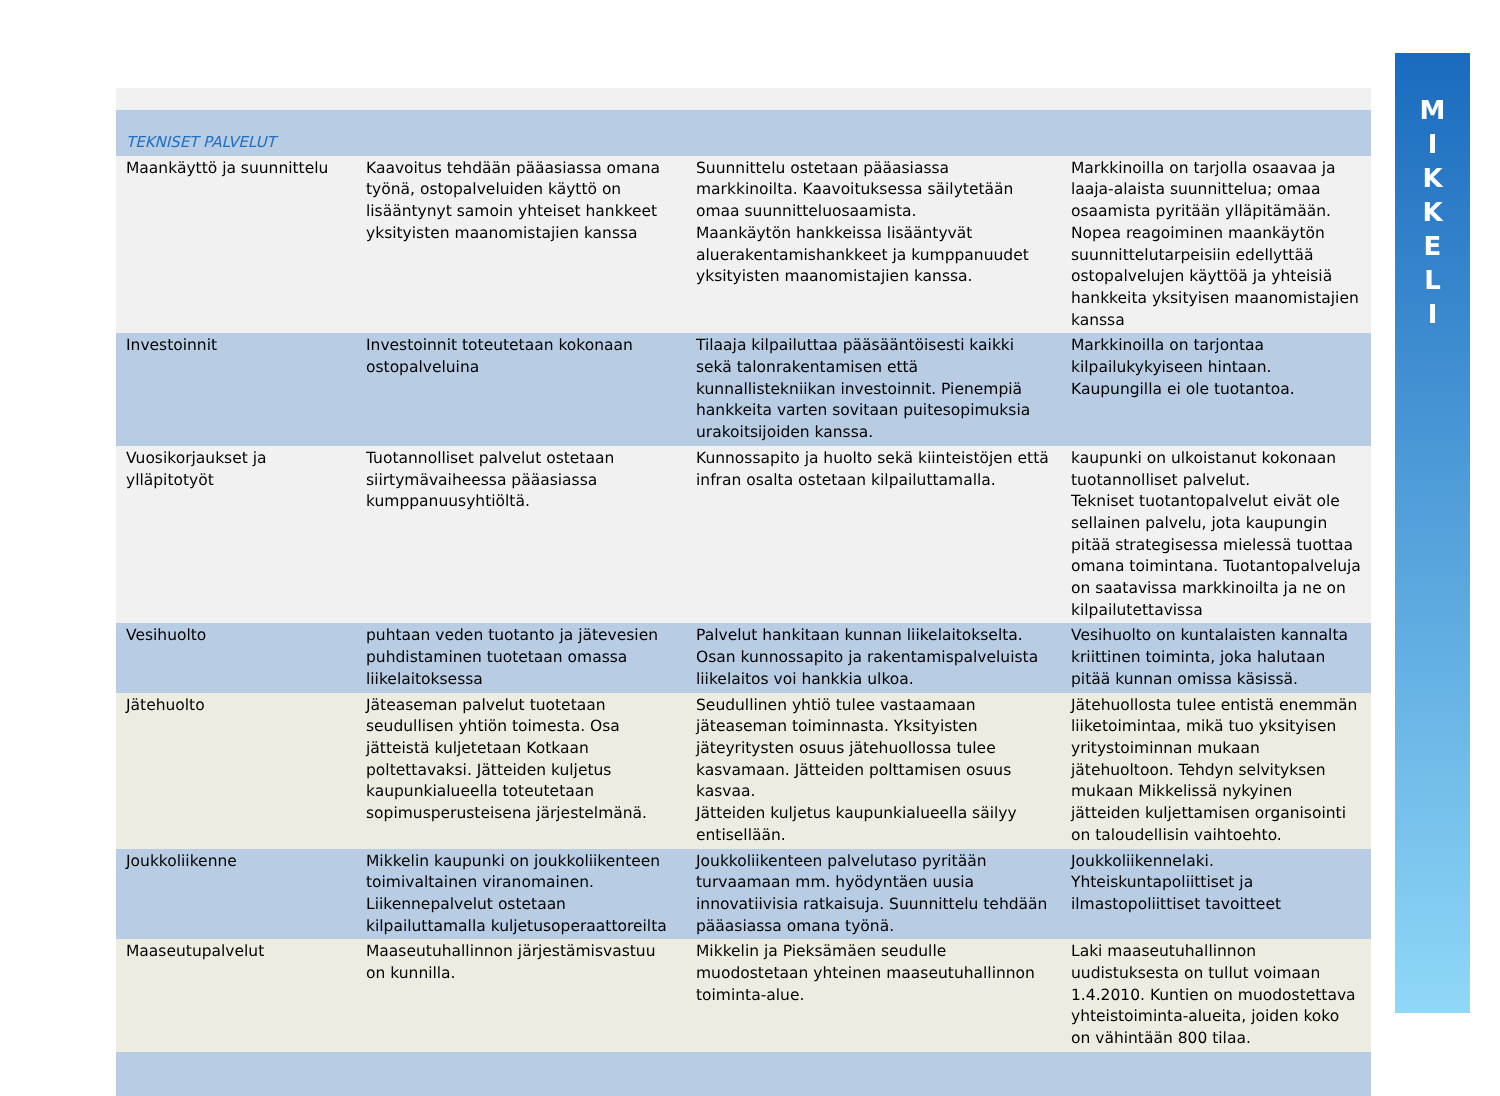M
I
K
K
E
L
I
| TEKNISET PALVELUT | | | |
| Maankäyttö ja suunnittelu | Kaavoitus tehdään pääasiassa omana työnä, ostopalveluiden käyttö on lisääntynyt samoin yhteiset hankkeet yksityisten maanomistajien kanssa | Suunnittelu ostetaan pääasiassa markkinoilta. Kaavoituksessa säilytetään omaa suunnitteluosaamista. Maankäytön hankkeissa lisääntyvät aluerakentamishankkeet ja kumppanuudet yksityisten maanomistajien kanssa. | Markkinoilla on tarjolla osaavaa ja laaja-alaista suunnittelua; omaa osaamista pyritään ylläpitämään. Nopea reagoiminen maankäytön suunnittelutarpeisiin edellyttää ostopalvelujen käyttöä ja yhteisiä hankkeita yksityisen maanomistajien kanssa |
| Investoinnit | Investoinnit toteutetaan kokonaan ostopalveluina | Tilaaja kilpailuttaa pääsääntöisesti kaikki sekä talonrakentamisen että kunnallistekniikan investoinnit. Pienempiä hankkeita varten sovitaan puitesopimuksia urakoitsijoiden kanssa. | Markkinoilla on tarjontaa kilpailukykyiseen hintaan. Kaupungilla ei ole tuotantoa. |
| Vuosikorjaukset ja ylläpitotyöt | Tuotannolliset palvelut ostetaan siirtymävaiheessa pääasiassa kumppanuusyhtiöltä. | Kunnossapito ja huolto sekä kiinteistöjen että infran osalta ostetaan kilpailuttamalla. | kaupunki on ulkoistanut kokonaan tuotannolliset palvelut. Tekniset tuotantopalvelut eivät ole sellainen palvelu, jota kaupungin pitää strategisessa mielessä tuottaa omana toimintana. Tuotantopalveluja on saatavissa markkinoilta ja ne on kilpailutettavissa |
| Vesihuolto | puhtaan veden tuotanto ja jätevesien puhdistaminen tuotetaan omassa liikelaitoksessa | Palvelut hankitaan kunnan liikelaitokselta. Osan kunnossapito ja rakentamispalveluista liikelaitos voi hankkia ulkoa. | Vesihuolto on kuntalaisten kannalta kriittinen toiminta, joka halutaan pitää kunnan omissa käsissä. |
| Jätehuolto | Jäteaseman palvelut tuotetaan seudullisen yhtiön toimesta. Osa jätteistä kuljetetaan Kotkaan poltettavaksi. Jätteiden kuljetus kaupunkialueella toteutetaan sopimusperusteisena järjestelmänä. | Seudullinen yhtiö tulee vastaamaan jäteaseman toiminnasta. Yksityisten jäteyritysten osuus jätehuollossa tulee kasvamaan. Jätteiden polttamisen osuus kasvaa. Jätteiden kuljetus kaupunkialueella säilyy entisellään. | Jätehuollosta tulee entistä enemmän liiketoimintaa, mikä tuo yksityisen yritystoiminnan mukaan jätehuoltoon. Tehdyn selvityksen mukaan Mikkelissä nykyinen jätteiden kuljettamisen organisointi on taloudellisin vaihtoehto. |
| Joukkoliikenne | Mikkelin kaupunki on joukkoliikenteen toimivaltainen viranomainen. Liikennepalvelut ostetaan kilpailuttamalla kuljetusoperaattoreilta | Joukkoliikenteen palvelutaso pyritään turvaamaan mm. hyödyntäen uusia innovatiivisia ratkaisuja. Suunnittelu tehdään pääasiassa omana työnä. | Joukkoliikennelaki. Yhteiskuntapoliittiset ja ilmastopoliittiset tavoitteet |
| Maaseutupalvelut | Maaseutuhallinnon järjestämisvastuu on kunnilla. | Mikkelin ja Pieksämäen seudulle muodostetaan yhteinen maaseutuhallinnon toiminta-alue. | Laki maaseutuhallinnon uudistuksesta on tullut voimaan 1.4.2010. Kuntien on muodostettava yhteistoiminta-alueita, joiden koko on vähintään 800 tilaa. |